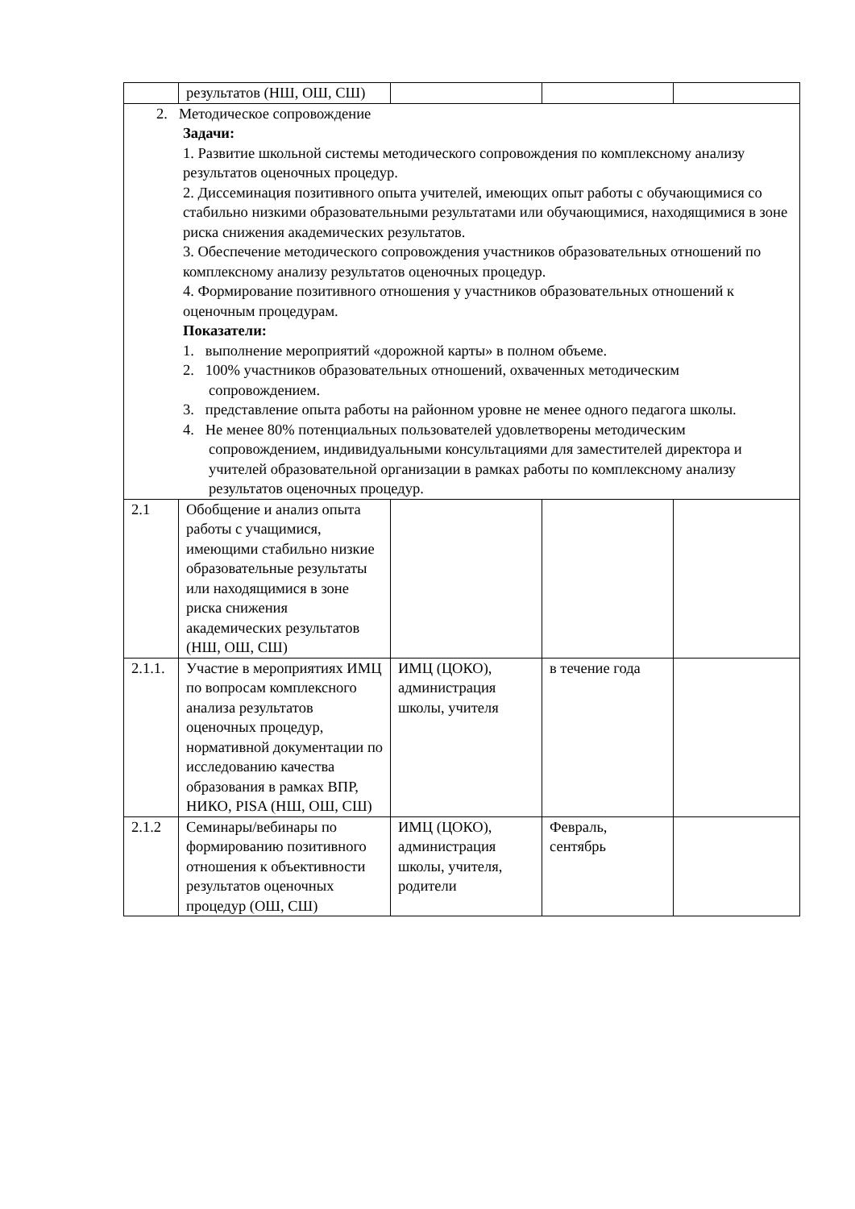| | результатов (НШ, ОШ, СШ) | | | |
| 2. Методическое сопровождение Задачи: 1. Развитие школьной системы методического сопровождения по комплексному анализу результатов оценочных процедур. 2. Диссеминация позитивного опыта учителей, имеющих опыт работы с обучающимися со стабильно низкими образовательными результатами или обучающимися, находящимися в зоне риска снижения академических результатов. 3. Обеспечение методического сопровождения участников образовательных отношений по комплексному анализу результатов оценочных процедур. 4. Формирование позитивного отношения у участников образовательных отношений к оценочным процедурам. Показатели: 1. выполнение мероприятий «дорожной карты» в полном объеме. 2. 100% участников образовательных отношений, охваченных методическим сопровождением. 3. представление опыта работы на районном уровне не менее одного педагога школы. 4. Не менее 80% потенциальных пользователей удовлетворены методическим сопровождением, индивидуальными консультациями для заместителей директора и учителей образовательной организации в рамках работы по комплексному анализу результатов оценочных процедур. | | | | |
| 2.1 | Обобщение и анализ опыта работы с учащимися, имеющими стабильно низкие образовательные результаты или находящимися в зоне риска снижения академических результатов (НШ, ОШ, СШ) | | | |
| 2.1.1. | Участие в мероприятиях ИМЦ по вопросам комплексного анализа результатов оценочных процедур, нормативной документации по исследованию качества образования в рамках ВПР, НИКО, PISA (НШ, ОШ, СШ) | ИМЦ (ЦОКО), администрация школы, учителя | в течение года | |
| 2.1.2 | Семинары/вебинары по формированию позитивного отношения к объективности результатов оценочных процедур (ОШ, СШ) | ИМЦ (ЦОКО), администрация школы, учителя, родители | Февраль, сентябрь | |